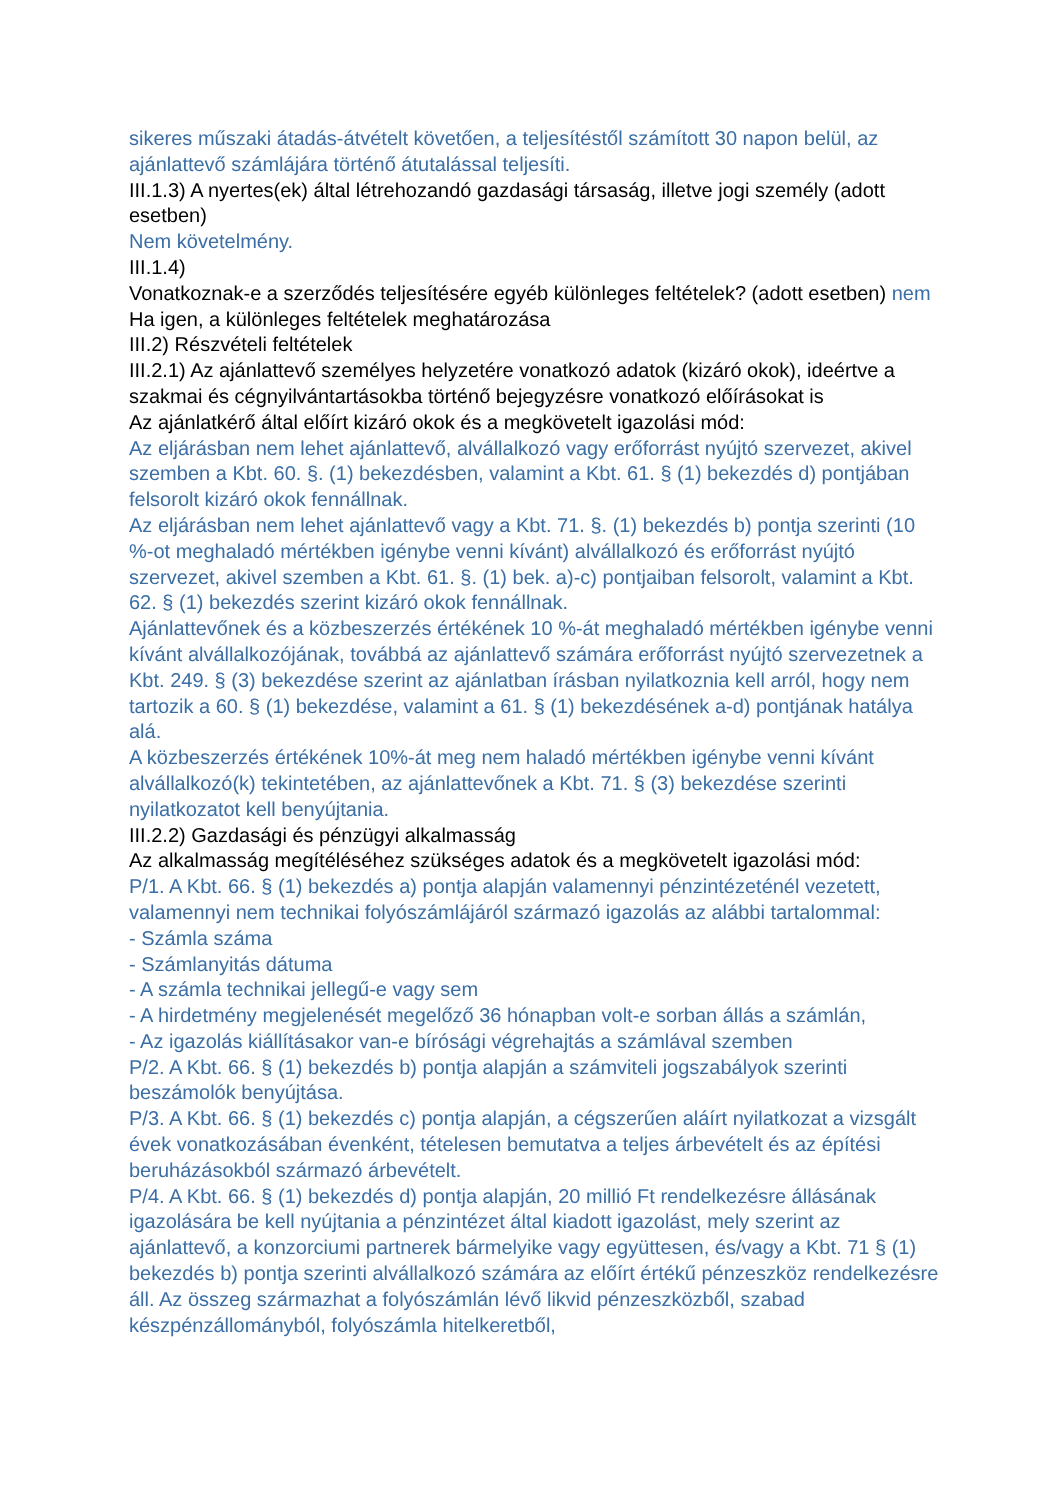sikeres műszaki átadás-átvételt követően, a teljesítéstől számított 30 napon belül, az ajánlattevő számlájára történő átutalással teljesíti.
III.1.3) A nyertes(ek) által létrehozandó gazdasági társaság, illetve jogi személy (adott esetben)
Nem követelmény.
III.1.4)
Vonatkoznak-e a szerződés teljesítésére egyéb különleges feltételek? (adott esetben) nem Ha igen, a különleges feltételek meghatározása
III.2) Részvételi feltételek
III.2.1) Az ajánlattevő személyes helyzetére vonatkozó adatok (kizáró okok), ideértve a szakmai és cégnyilvántartásokba történő bejegyzésre vonatkozó előírásokat is
Az ajánlatkérő által előírt kizáró okok és a megkövetelt igazolási mód:
Az eljárásban nem lehet ajánlattevő, alvállalkozó vagy erőforrást nyújtó szervezet, akivel szemben a Kbt. 60. §. (1) bekezdésben, valamint a Kbt. 61. § (1) bekezdés d) pontjában felsorolt kizáró okok fennállnak.
Az eljárásban nem lehet ajánlattevő vagy a Kbt. 71. §. (1) bekezdés b) pontja szerinti (10 %-ot meghaladó mértékben igénybe venni kívánt) alvállalkozó és erőforrást nyújtó szervezet, akivel szemben a Kbt. 61. §. (1) bek. a)-c) pontjaiban felsorolt, valamint a Kbt. 62. § (1) bekezdés szerint kizáró okok fennállnak.
Ajánlattevőnek és a közbeszerzés értékének 10 %-át meghaladó mértékben igénybe venni kívánt alvállalkozójának, továbbá az ajánlattevő számára erőforrást nyújtó szervezetnek a Kbt. 249. § (3) bekezdése szerint az ajánlatban írásban nyilatkoznia kell arról, hogy nem tartozik a 60. § (1) bekezdése, valamint a 61. § (1) bekezdésének a-d) pontjának hatálya alá.
A közbeszerzés értékének 10%-át meg nem haladó mértékben igénybe venni kívánt alvállalkozó(k) tekintetében, az ajánlattevőnek a Kbt. 71. § (3) bekezdése szerinti nyilatkozatot kell benyújtania.
III.2.2) Gazdasági és pénzügyi alkalmasság
Az alkalmasság megítéléséhez szükséges adatok és a megkövetelt igazolási mód:
P/1. A Kbt. 66. § (1) bekezdés a) pontja alapján valamennyi pénzintézeténél vezetett, valamennyi nem technikai folyószámlájáról származó igazolás az alábbi tartalommal:
- Számla száma
- Számlanyitás dátuma
- A számla technikai jellegű-e vagy sem
- A hirdetmény megjelenését megelőző 36 hónapban volt-e sorban állás a számlán,
- Az igazolás kiállításakor van-e bírósági végrehajtás a számlával szemben
P/2. A Kbt. 66. § (1) bekezdés b) pontja alapján a számviteli jogszabályok szerinti beszámolók benyújtása.
P/3. A Kbt. 66. § (1) bekezdés c) pontja alapján, a cégszerűen aláírt nyilatkozat a vizsgált évek vonatkozásában évenként, tételesen bemutatva a teljes árbevételt és az építési beruházásokból származó árbevételt.
P/4. A Kbt. 66. § (1) bekezdés d) pontja alapján, 20 millió Ft rendelkezésre állásának igazolására be kell nyújtania a pénzintézet által kiadott igazolást, mely szerint az ajánlattevő, a konzorciumi partnerek bármelyike vagy együttesen, és/vagy a Kbt. 71 § (1) bekezdés b) pontja szerinti alvállalkozó számára az előírt értékű pénzeszköz rendelkezésre áll. Az összeg származhat a folyószámlán lévő likvid pénzeszközből, szabad készpénzállományból, folyószámla hitelkeretből,